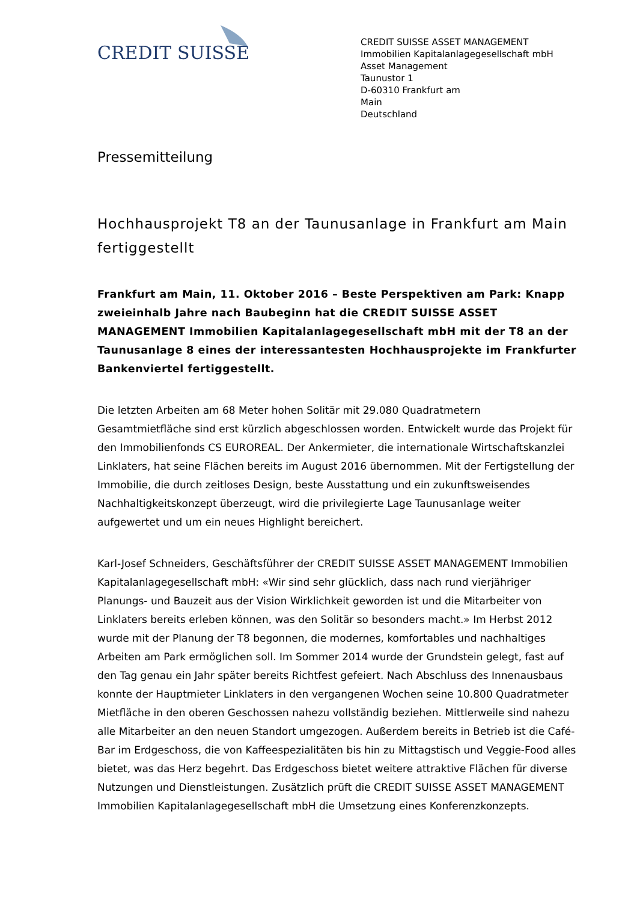CREDIT SUISSE
CREDIT SUISSE ASSET MANAGEMENT
Immobilien Kapitalanlagegesellschaft mbH
Asset Management
Taunustor 1
D-60310 Frankfurt am
Main
Deutschland
Pressemitteilung
Hochhausprojekt T8 an der Taunusanlage in Frankfurt am Main fertiggestellt
Frankfurt am Main, 11. Oktober 2016 – Beste Perspektiven am Park: Knapp zweieinhalb Jahre nach Baubeginn hat die CREDIT SUISSE ASSET MANAGEMENT Immobilien Kapitalanlagegesellschaft mbH mit der T8 an der Taunusanlage 8 eines der interessantesten Hochhausprojekte im Frankfurter Bankenviertel fertiggestellt.
Die letzten Arbeiten am 68 Meter hohen Solitär mit 29.080 Quadratmetern Gesamtmietfläche sind erst kürzlich abgeschlossen worden. Entwickelt wurde das Projekt für den Immobilienfonds CS EUROREAL. Der Ankermieter, die internationale Wirtschaftskanzlei Linklaters, hat seine Flächen bereits im August 2016 übernommen. Mit der Fertigstellung der Immobilie, die durch zeitloses Design, beste Ausstattung und ein zukunftsweisendes Nachhaltigkeitskonzept überzeugt, wird die privilegierte Lage Taunusanlage weiter aufgewertet und um ein neues Highlight bereichert.
Karl-Josef Schneiders, Geschäftsführer der CREDIT SUISSE ASSET MANAGEMENT Immobilien Kapitalanlagegesellschaft mbH: «Wir sind sehr glücklich, dass nach rund vierjähriger Planungs- und Bauzeit aus der Vision Wirklichkeit geworden ist und die Mitarbeiter von Linklaters bereits erleben können, was den Solitär so besonders macht.» Im Herbst 2012 wurde mit der Planung der T8 begonnen, die modernes, komfortables und nachhaltiges Arbeiten am Park ermöglichen soll. Im Sommer 2014 wurde der Grundstein gelegt, fast auf den Tag genau ein Jahr später bereits Richtfest gefeiert. Nach Abschluss des Innenausbaus konnte der Hauptmieter Linklaters in den vergangenen Wochen seine 10.800 Quadratmeter Mietfläche in den oberen Geschossen nahezu vollständig beziehen. Mittlerweile sind nahezu alle Mitarbeiter an den neuen Standort umgezogen. Außerdem bereits in Betrieb ist die Café-Bar im Erdgeschoss, die von Kaffeespezialitäten bis hin zu Mittagstisch und Veggie-Food alles bietet, was das Herz begehrt. Das Erdgeschoss bietet weitere attraktive Flächen für diverse Nutzungen und Dienstleistungen. Zusätzlich prüft die CREDIT SUISSE ASSET MANAGEMENT Immobilien Kapitalanlagegesellschaft mbH die Umsetzung eines Konferenzkonzepts.